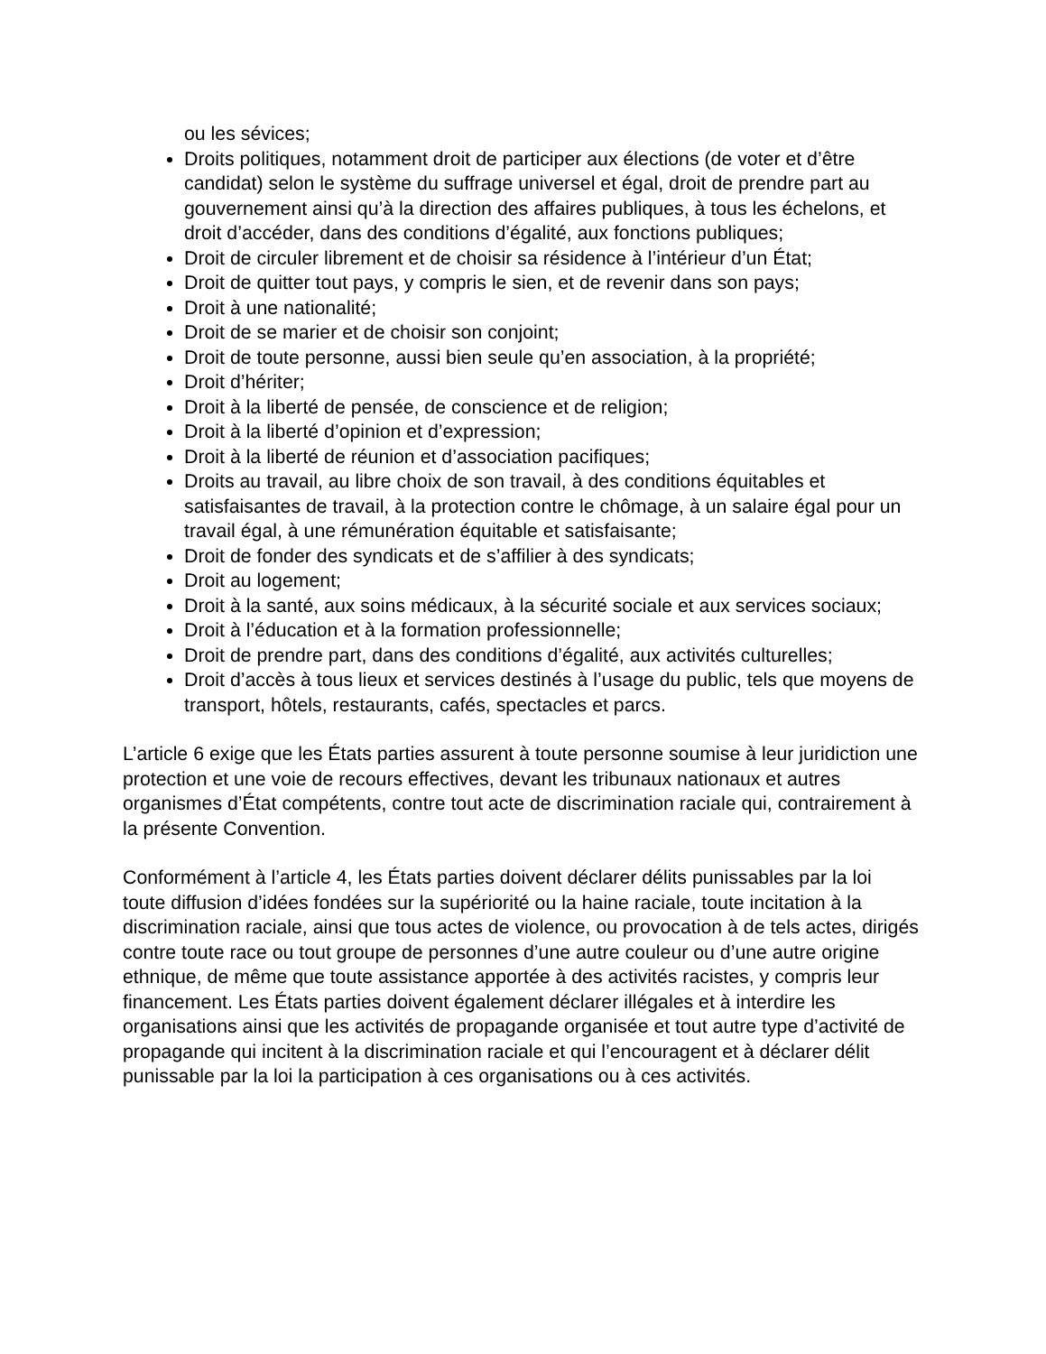ou les sévices;
Droits politiques, notamment droit de participer aux élections (de voter et d’être candidat) selon le système du suffrage universel et égal, droit de prendre part au gouvernement ainsi qu’à la direction des affaires publiques, à tous les échelons, et droit d’accéder, dans des conditions d’égalité, aux fonctions publiques;
Droit de circuler librement et de choisir sa résidence à l’intérieur d’un État;
Droit de quitter tout pays, y compris le sien, et de revenir dans son pays;
Droit à une nationalité;
Droit de se marier et de choisir son conjoint;
Droit de toute personne, aussi bien seule qu’en association, à la propriété;
Droit d’hériter;
Droit à la liberté de pensée, de conscience et de religion;
Droit à la liberté d’opinion et d’expression;
Droit à la liberté de réunion et d’association pacifiques;
Droits au travail, au libre choix de son travail, à des conditions équitables et satisfaisantes de travail, à la protection contre le chômage, à un salaire égal pour un travail égal, à une rémunération équitable et satisfaisante;
Droit de fonder des syndicats et de s’affilier à des syndicats;
Droit au logement;
Droit à la santé, aux soins médicaux, à la sécurité sociale et aux services sociaux;
Droit à l’éducation et à la formation professionnelle;
Droit de prendre part, dans des conditions d’égalité, aux activités culturelles;
Droit d’accès à tous lieux et services destinés à l’usage du public, tels que moyens de transport, hôtels, restaurants, cafés, spectacles et parcs.
L’article 6 exige que les États parties assurent à toute personne soumise à leur juridiction une protection et une voie de recours effectives, devant les tribunaux nationaux et autres organismes d’État compétents, contre tout acte de discrimination raciale qui, contrairement à la présente Convention.
Conformément à l’article 4, les États parties doivent déclarer délits punissables par la loi toute diffusion d’idées fondées sur la supériorité ou la haine raciale, toute incitation à la discrimination raciale, ainsi que tous actes de violence, ou provocation à de tels actes, dirigés contre toute race ou tout groupe de personnes d’une autre couleur ou d’une autre origine ethnique, de même que toute assistance apportée à des activités racistes, y compris leur financement. Les États parties doivent également déclarer illégales et à interdire les organisations ainsi que les activités de propagande organisée et tout autre type d’activité de propagande qui incitent à la discrimination raciale et qui l’encouragent et à déclarer délit punissable par la loi la participation à ces organisations ou à ces activités.